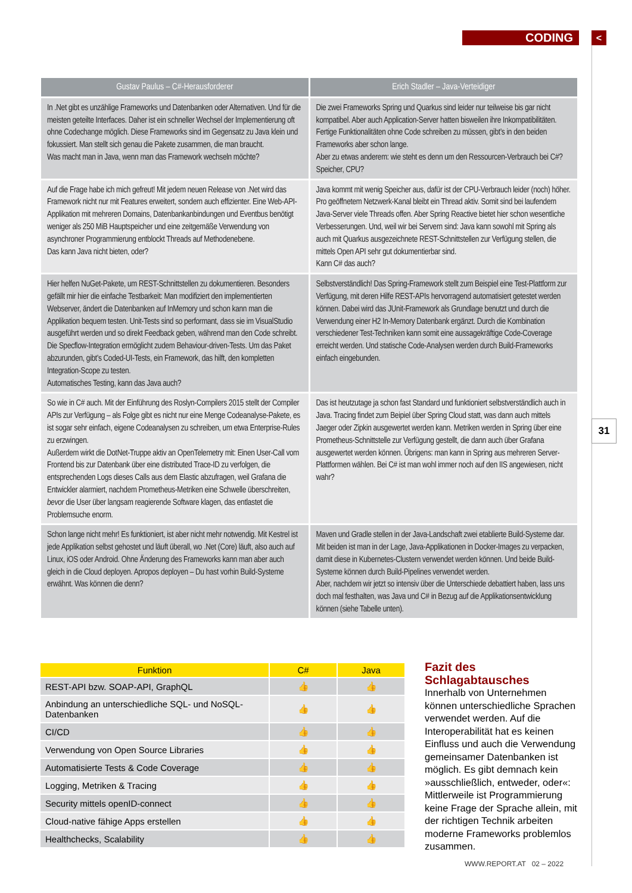CODING <
31
| Gustav Paulus – C#-Herausforderer | Erich Stadler – Java-Verteidiger |
| --- | --- |
| In .Net gibt es unzählige Frameworks und Datenbanken oder Alternativen. Und für die meisten geteilte Interfaces. Daher ist ein schneller Wechsel der Implementierung oft ohne Codechange möglich. Diese Frameworks sind im Gegensatz zu Java klein und fokussiert. Man stellt sich genau die Pakete zusammen, die man braucht. Was macht man in Java, wenn man das Framework wechseln möchte? | Die zwei Frameworks Spring und Quarkus sind leider nur teilweise bis gar nicht kompatibel. Aber auch Application-Server hatten bisweilen ihre Inkompatibilitäten. Fertige Funktionalitäten ohne Code schreiben zu müssen, gibt’s in den beiden Frameworks aber schon lange. Aber zu etwas anderem: wie steht es denn um den Ressourcen-Verbrauch bei C#? Speicher, CPU? |
| Auf die Frage habe ich mich gefreut! Mit jedem neuen Release von .Net wird das Framework nicht nur mit Features erweitert, sondern auch effizienter. Eine Web-API-Applikation mit mehreren Domains, Datenbankanbindungen und Eventbus benötigt weniger als 250 MiB Hauptspeicher und eine zeitgemäße Verwendung von asynchroner Programmierung entblockt Threads auf Methodenebene. Das kann Java nicht bieten, oder? | Java kommt mit wenig Speicher aus, dafür ist der CPU-Verbrauch leider (noch) höher. Pro geöffnetem Netzwerk-Kanal bleibt ein Thread aktiv. Somit sind bei laufendem Java-Server viele Threads offen. Aber Spring Reactive bietet hier schon wesentliche Verbesserungen. Und, weil wir bei Servern sind: Java kann sowohl mit Spring als auch mit Quarkus ausgezeichnete REST-Schnittstellen zur Verfügung stellen, die mittels Open API sehr gut dokumentierbar sind. Kann C# das auch? |
| Hier helfen NuGet-Pakete, um REST-Schnittstellen zu dokumentieren. Besonders gefällt mir hier die einfache Testbarkeit: Man modifiziert den implementierten Webserver, ändert die Datenbanken auf InMemory und schon kann man die Applikation bequem testen. Unit-Tests sind so performant, dass sie im VisualStudio ausgeführt werden und so direkt Feedback geben, während man den Code schreibt. Die Specflow-Integration ermöglicht zudem Behaviour-driven-Tests. Um das Paket abzurunden, gibt’s Coded-UI-Tests, ein Framework, das hilft, den kompletten Integration-Scope zu testen. Automatisches Testing, kann das Java auch? | Selbstverständlich! Das Spring-Framework stellt zum Beispiel eine Test-Plattform zur Verfügung, mit deren Hilfe REST-APIs hervorragend automatisiert getestet werden können. Dabei wird das JUnit-Framework als Grundlage benutzt und durch die Verwendung einer H2 In-Memory Datenbank ergänzt. Durch die Kombination verschiedener Test-Techniken kann somit eine aussagekräftige Code-Coverage erreicht werden. Und statische Code-Analysen werden durch Build-Frameworks einfach eingebunden. |
| So wie in C# auch. Mit der Einführung des Roslyn-Compilers 2015 stellt der Compiler APIs zur Verfügung – als Folge gibt es nicht nur eine Menge Codeanalyse-Pakete, es ist sogar sehr einfach, eigene Codeanalysen zu schreiben, um etwa Enterprise-Rules zu erzwingen. Außerdem wirkt die DotNet-Truppe aktiv an OpenTelemetry mit: Einen User-Call vom Frontend bis zur Datenbank über eine distributed Trace-ID zu verfolgen, die entsprechenden Logs dieses Calls aus dem Elastic abzufragen, weil Grafana die Entwickler alarmiert, nachdem Prometheus-Metriken eine Schwelle überschreiten, bevor die User über langsam reagierende Software klagen, das entlastet die Problemsuche enorm. | Das ist heutzutage ja schon fast Standard und funktioniert selbstverständlich auch in Java. Tracing findet zum Beipiel über Spring Cloud statt, was dann auch mittels Jaeger oder Zipkin ausgewertet werden kann. Metriken werden in Spring über eine Prometheus-Schnittstelle zur Verfügung gestellt, die dann auch über Grafana ausgewertet werden können. Übrigens: man kann in Spring aus mehreren Server-Plattformen wählen. Bei C# ist man wohl immer noch auf den IIS angewiesen, nicht wahr? |
| Schon lange nicht mehr! Es funktioniert, ist aber nicht mehr notwendig. Mit Kestrel ist jede Applikation selbst gehostet und läuft überall, wo .Net (Core) läuft, also auch auf Linux, iOS oder Android. Ohne Änderung des Frameworks kann man aber auch gleich in die Cloud deployen. Apropos deployen – Du hast vorhin Build-Systeme erwähnt. Was können die denn? | Maven und Gradle stellen in der Java-Landschaft zwei etablierte Build-Systeme dar. Mit beiden ist man in der Lage, Java-Applikationen in Docker-Images zu verpacken, damit diese in Kubernetes-Clustern verwendet werden können. Und beide Build-Systeme können durch Build-Pipelines verwendet werden. Aber, nachdem wir jetzt so intensiv über die Unterschiede debattiert haben, lass uns doch mal festhalten, was Java und C# in Bezug auf die Applikationsentwicklung können (siehe Tabelle unten). |
| Funktion | C# | Java |
| --- | --- | --- |
| REST-API bzw. SOAP-API, GraphQL | 👍 | 👍 |
| Anbindung an unterschiedliche SQL- und NoSQL-Datenbanken | 👍 | 👍 |
| CI/CD | 👍 | 👍 |
| Verwendung von Open Source Libraries | 👍 | 👍 |
| Automatisierte Tests & Code Coverage | 👍 | 👍 |
| Logging, Metriken & Tracing | 👍 | 👍 |
| Security mittels openID-connect | 👍 | 👍 |
| Cloud-native fähige Apps erstellen | 👍 | 👍 |
| Healthchecks, Scalability | 👍 | 👍 |
Fazit des Schlagabtausches
Innerhalb von Unternehmen können unterschiedliche Sprachen verwendet werden. Auf die Interoperabilität hat es keinen Einfluss und auch die Verwendung gemeinsamer Datenbanken ist möglich. Es gibt demnach kein »ausschließlich, entweder, oder«: Mittlerweile ist Programmierung keine Frage der Sprache allein, mit der richtigen Technik arbeiten moderne Frameworks problemlos zusammen.
WWW.REPORT.AT 02 – 2022